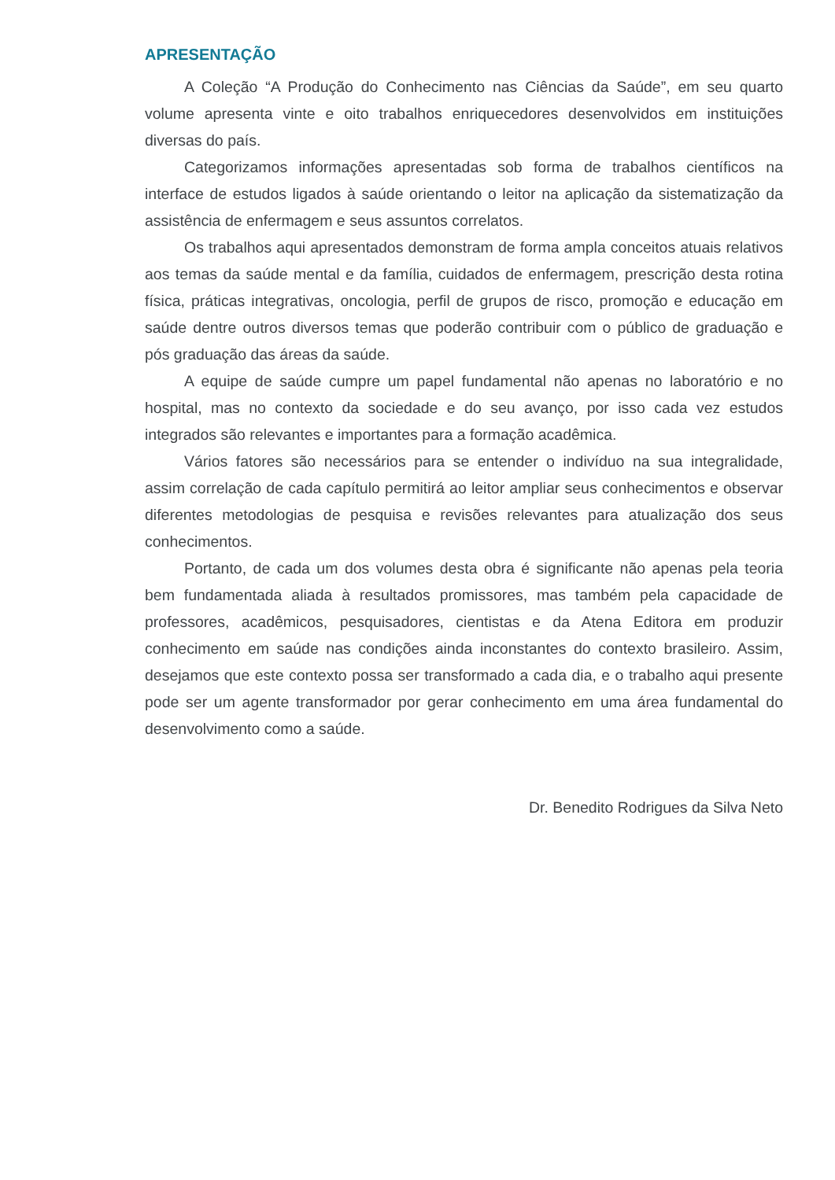APRESENTAÇÃO
A Coleção “A Produção do Conhecimento nas Ciências da Saúde”, em seu quarto volume apresenta vinte e oito trabalhos enriquecedores desenvolvidos em instituições diversas do país.
Categorizamos informações apresentadas sob forma de trabalhos científicos na interface de estudos ligados à saúde orientando o leitor na aplicação da sistematização da assistência de enfermagem e seus assuntos correlatos.
Os trabalhos aqui apresentados demonstram de forma ampla conceitos atuais relativos aos temas da saúde mental e da família, cuidados de enfermagem, prescrição desta rotina física, práticas integrativas, oncologia, perfil de grupos de risco, promoção e educação em saúde dentre outros diversos temas que poderão contribuir com o público de graduação e pós graduação das áreas da saúde.
A equipe de saúde cumpre um papel fundamental não apenas no laboratório e no hospital, mas no contexto da sociedade e do seu avanço, por isso cada vez estudos integrados são relevantes e importantes para a formação acadêmica.
Vários fatores são necessários para se entender o indivíduo na sua integralidade, assim correlação de cada capítulo permitirá ao leitor ampliar seus conhecimentos e observar diferentes metodologias de pesquisa e revisões relevantes para atualização dos seus conhecimentos.
Portanto, de cada um dos volumes desta obra é significante não apenas pela teoria bem fundamentada aliada à resultados promissores, mas também pela capacidade de professores, acadêmicos, pesquisadores, cientistas e da Atena Editora em produzir conhecimento em saúde nas condições ainda inconstantes do contexto brasileiro. Assim, desejamos que este contexto possa ser transformado a cada dia, e o trabalho aqui presente pode ser um agente transformador por gerar conhecimento em uma área fundamental do desenvolvimento como a saúde.
Dr. Benedito Rodrigues da Silva Neto